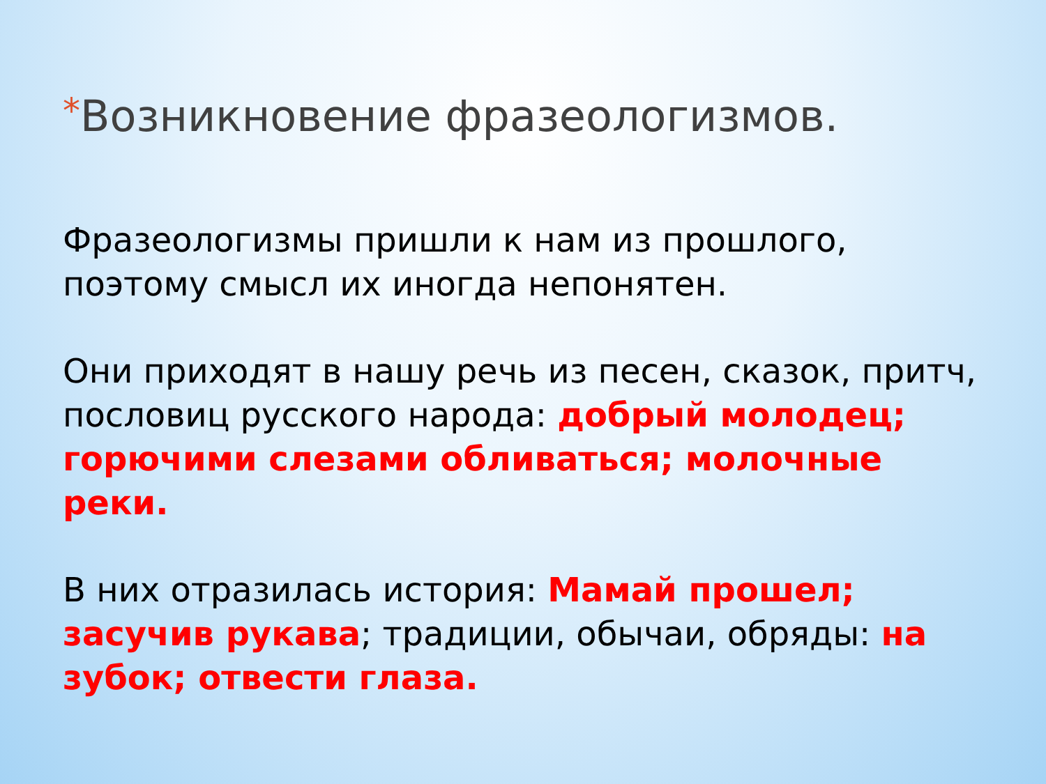*Возникновение фразеологизмов.
Фразеологизмы пришли к нам из прошлого, поэтому смысл их иногда непонятен.
Они приходят в нашу речь из песен, сказок, притч, пословиц русского народа: добрый молодец; горючими слезами обливаться; молочные реки.
В них отразилась история: Мамай прошел; засучив рукава; традиции, обычаи, обряды: на зубок; отвести глаза.